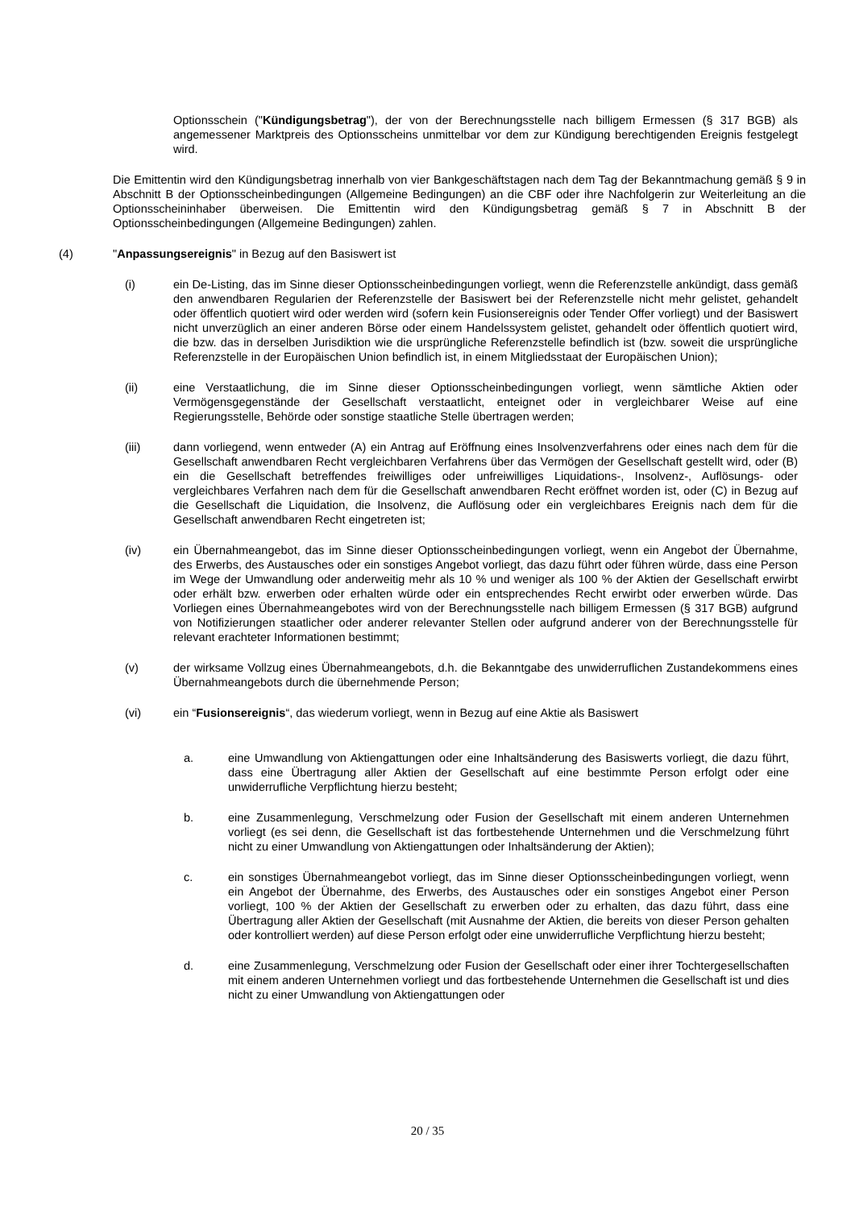Optionsschein ("Kündigungsbetrag"), der von der Berechnungsstelle nach billigem Ermessen (§ 317 BGB) als angemessener Marktpreis des Optionsscheins unmittelbar vor dem zur Kündigung berechtigenden Ereignis festgelegt wird.
Die Emittentin wird den Kündigungsbetrag innerhalb von vier Bankgeschäftstagen nach dem Tag der Bekanntmachung gemäß § 9 in Abschnitt B der Optionsscheinbedingungen (Allgemeine Bedingungen) an die CBF oder ihre Nachfolgerin zur Weiterleitung an die Optionsscheininhaber überweisen. Die Emittentin wird den Kündigungsbetrag gemäß § 7 in Abschnitt B der Optionsscheinbedingungen (Allgemeine Bedingungen) zahlen.
(4) "Anpassungsereignis" in Bezug auf den Basiswert ist
(i) ein De-Listing, das im Sinne dieser Optionsscheinbedingungen vorliegt, wenn die Referenzstelle ankündigt, dass gemäß den anwendbaren Regularien der Referenzstelle der Basiswert bei der Referenzstelle nicht mehr gelistet, gehandelt oder öffentlich quotiert wird oder werden wird (sofern kein Fusionsereignis oder Tender Offer vorliegt) und der Basiswert nicht unverzüglich an einer anderen Börse oder einem Handelssystem gelistet, gehandelt oder öffentlich quotiert wird, die bzw. das in derselben Jurisdiktion wie die ursprüngliche Referenzstelle befindlich ist (bzw. soweit die ursprüngliche Referenzstelle in der Europäischen Union befindlich ist, in einem Mitgliedsstaat der Europäischen Union);
(ii) eine Verstaatlichung, die im Sinne dieser Optionsscheinbedingungen vorliegt, wenn sämtliche Aktien oder Vermögensgegenstände der Gesellschaft verstaatlicht, enteignet oder in vergleichbarer Weise auf eine Regierungsstelle, Behörde oder sonstige staatliche Stelle übertragen werden;
(iii) dann vorliegend, wenn entweder (A) ein Antrag auf Eröffnung eines Insolvenzverfahrens oder eines nach dem für die Gesellschaft anwendbaren Recht vergleichbaren Verfahrens über das Vermögen der Gesellschaft gestellt wird, oder (B) ein die Gesellschaft betreffendes freiwilliges oder unfreiwilliges Liquidations-, Insolvenz-, Auflösungs- oder vergleichbares Verfahren nach dem für die Gesellschaft anwendbaren Recht eröffnet worden ist, oder (C) in Bezug auf die Gesellschaft die Liquidation, die Insolvenz, die Auflösung oder ein vergleichbares Ereignis nach dem für die Gesellschaft anwendbaren Recht eingetreten ist;
(iv) ein Übernahmeangebot, das im Sinne dieser Optionsscheinbedingungen vorliegt, wenn ein Angebot der Übernahme, des Erwerbs, des Austausches oder ein sonstiges Angebot vorliegt, das dazu führt oder führen würde, dass eine Person im Wege der Umwandlung oder anderweitig mehr als 10 % und weniger als 100 % der Aktien der Gesellschaft erwirbt oder erhält bzw. erwerben oder erhalten würde oder ein entsprechendes Recht erwirbt oder erwerben würde. Das Vorliegen eines Übernahmeangebotes wird von der Berechnungsstelle nach billigem Ermessen (§ 317 BGB) aufgrund von Notifizierungen staatlicher oder anderer relevanter Stellen oder aufgrund anderer von der Berechnungsstelle für relevant erachteter Informationen bestimmt;
(v) der wirksame Vollzug eines Übernahmeangebots, d.h. die Bekanntgabe des unwiderruflichen Zustandekommens eines Übernahmeangebots durch die übernehmende Person;
(vi) ein “Fusionsereignis“, das wiederum vorliegt, wenn in Bezug auf eine Aktie als Basiswert
a. eine Umwandlung von Aktiengattungen oder eine Inhaltsänderung des Basiswerts vorliegt, die dazu führt, dass eine Übertragung aller Aktien der Gesellschaft auf eine bestimmte Person erfolgt oder eine unwiderrufliche Verpflichtung hierzu besteht;
b. eine Zusammenlegung, Verschmelzung oder Fusion der Gesellschaft mit einem anderen Unternehmen vorliegt (es sei denn, die Gesellschaft ist das fortbestehende Unternehmen und die Verschmelzung führt nicht zu einer Umwandlung von Aktiengattungen oder Inhaltsänderung der Aktien);
c. ein sonstiges Übernahmeangebot vorliegt, das im Sinne dieser Optionsscheinbedingungen vorliegt, wenn ein Angebot der Übernahme, des Erwerbs, des Austausches oder ein sonstiges Angebot einer Person vorliegt, 100 % der Aktien der Gesellschaft zu erwerben oder zu erhalten, das dazu führt, dass eine Übertragung aller Aktien der Gesellschaft (mit Ausnahme der Aktien, die bereits von dieser Person gehalten oder kontrolliert werden) auf diese Person erfolgt oder eine unwiderrufliche Verpflichtung hierzu besteht;
d. eine Zusammenlegung, Verschmelzung oder Fusion der Gesellschaft oder einer ihrer Tochtergesellschaften mit einem anderen Unternehmen vorliegt und das fortbestehende Unternehmen die Gesellschaft ist und dies nicht zu einer Umwandlung von Aktiengattungen oder
20 / 35